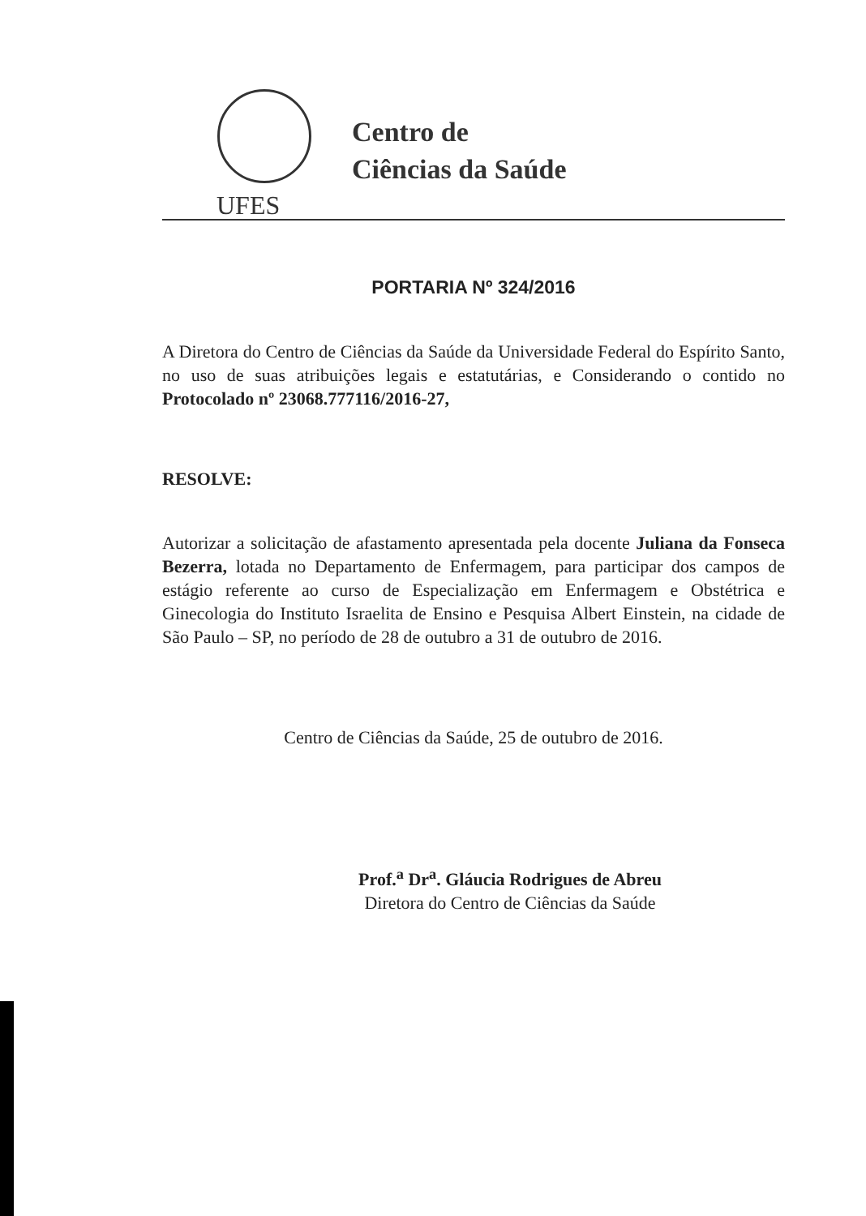Centro de
Ciências da Saúde
UFES
PORTARIA Nº 324/2016
A Diretora do Centro de Ciências da Saúde da Universidade Federal do Espírito Santo, no uso de suas atribuições legais e estatutárias, e Considerando o contido no Protocolado nº 23068.777116/2016-27,
RESOLVE:
Autorizar a solicitação de afastamento apresentada pela docente Juliana da Fonseca Bezerra, lotada no Departamento de Enfermagem, para participar dos campos de estágio referente ao curso de Especialização em Enfermagem e Obstétrica e Ginecologia do Instituto Israelita de Ensino e Pesquisa Albert Einstein, na cidade de São Paulo – SP, no período de 28 de outubro a 31 de outubro de 2016.
Centro de Ciências da Saúde, 25 de outubro de 2016.
Prof.<sup>a</sup> Dr<sup>a</sup>. Gláucia Rodrigues de Abreu
Diretora do Centro de Ciências da Saúde